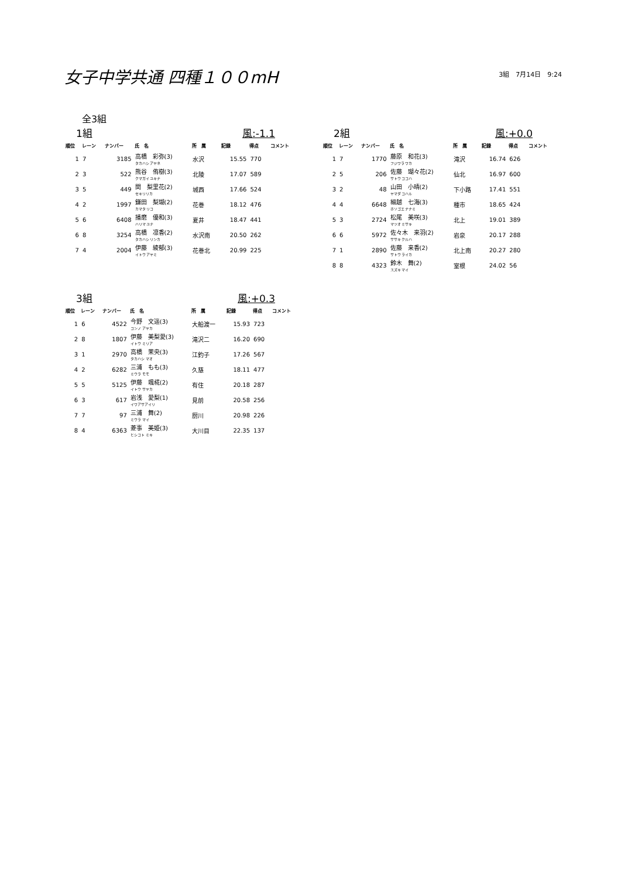女子中学共通 四種１００mH
3組　7月14日　9:24
全3組
1組 風:-1.1
| 順位 | レーン | ナンバー | 氏 名 | 所 属 | 記録 | 得点 | コメント |
| --- | --- | --- | --- | --- | --- | --- | --- |
| 1 | 7 | 3185 | 高橋 彩弥(3) タカハシ アヤネ | 水沢 | 15.55 | 770 | |
| 2 | 3 | 522 | 熊谷 侑樹(3) クマガイ ユキナ | 北陵 | 17.07 | 589 | |
| 3 | 5 | 449 | 関 梨里花(2) セキリリカ | 城西 | 17.66 | 524 | |
| 4 | 2 | 1997 | 鎌田 梨瑚(2) カマタ リコ | 花巻 | 18.12 | 476 | |
| 5 | 6 | 6408 | 播磨 優和(3) ハリマ ユナ | 夏井 | 18.47 | 441 | |
| 6 | 8 | 3254 | 高橋 凛香(2) タカハシ リンカ | 水沢南 | 20.50 | 262 | |
| 7 | 4 | 2004 | 伊藤 綾郁(3) イトウ アヤミ | 花巻北 | 20.99 | 225 | |
2組 風:+0.0
| 順位 | レーン | ナンバー | 氏 名 | 所 属 | 記録 | 得点 | コメント |
| --- | --- | --- | --- | --- | --- | --- | --- |
| 1 | 7 | 1770 | 藤原 和花(3) フジワラ ワカ | 滝沢 | 16.74 | 626 | |
| 2 | 5 | 206 | 佐藤 瑚々花(2) サトウ ココハ | 仙北 | 16.97 | 600 | |
| 3 | 2 | 48 | 山田 小晴(2) ヤマダ コハル | 下小路 | 17.41 | 551 | |
| 4 | 4 | 6648 | 細越 七海(3) ホソゴエ ナナミ | 種市 | 18.65 | 424 | |
| 5 | 3 | 2724 | 松尾 美咲(3) マツオ ミサキ | 北上 | 19.01 | 389 | |
| 6 | 6 | 5972 | 佐々木 来羽(2) ササキ クルハ | 岩泉 | 20.17 | 288 | |
| 7 | 1 | 2890 | 佐藤 来香(2) サトウ ライカ | 北上南 | 20.27 | 280 | |
| 8 | 8 | 4323 | 鈴木 舞(2) スズキ マイ | 室根 | 24.02 | 56 | |
3組 風:+0.3
| 順位 | レーン | ナンバー | 氏 名 | 所 属 | 記録 | 得点 | コメント |
| --- | --- | --- | --- | --- | --- | --- | --- |
| 1 | 6 | 4522 | 今野 文遥(3) コンノ アヤカ | 大船渡一 | 15.93 | 723 | |
| 2 | 8 | 1807 | 伊藤 美梨愛(3) イトウ ミリア | 滝沢二 | 16.20 | 690 | |
| 3 | 1 | 2970 | 高橋 茉央(3) タカハシ マオ | 江釣子 | 17.26 | 567 | |
| 4 | 2 | 6282 | 三浦 もも(3) ミウラ モモ | 久慈 | 18.11 | 477 | |
| 5 | 5 | 5125 | 伊藤 颯椛(2) イトウ サヤカ | 有住 | 20.18 | 287 | |
| 6 | 3 | 617 | 岩浅 愛梨(1) イワアサアイリ | 見前 | 20.58 | 256 | |
| 7 | 7 | 97 | 三浦 舞(2) ミウラ マイ | 厨川 | 20.98 | 226 | |
| 8 | 4 | 6363 | 菱事 美姫(3) ヒシコト ミキ | 大川目 | 22.35 | 137 | |